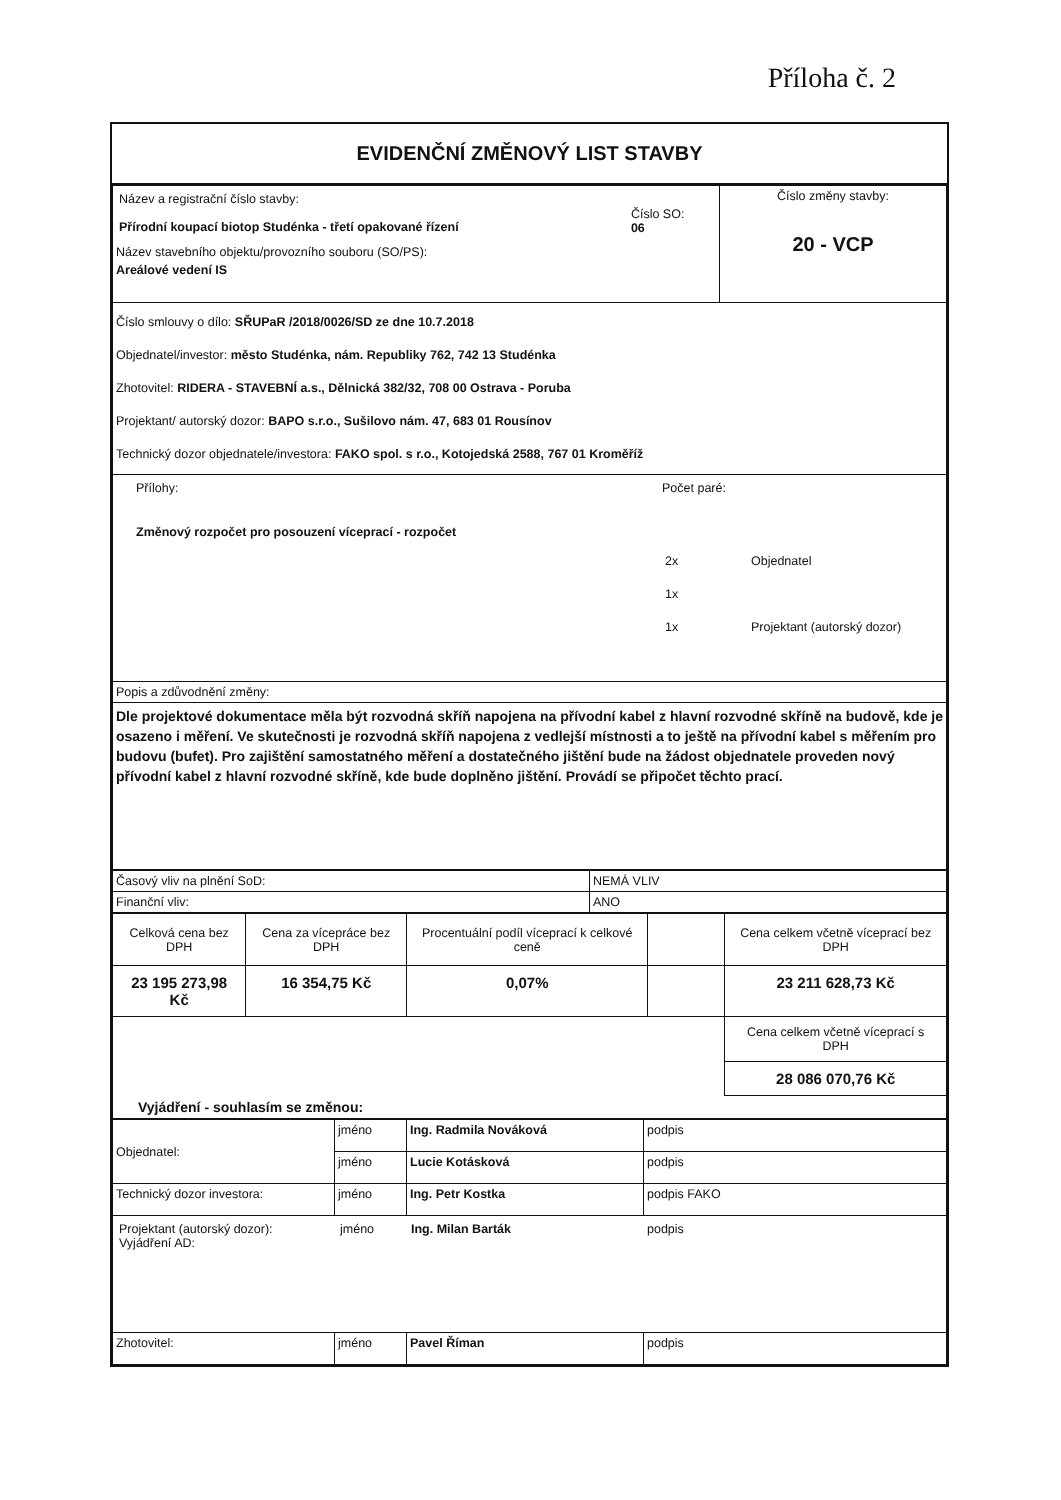Příloha č. 2
EVIDENČNÍ ZMĚNOVÝ LIST STAVBY
| / Název a registrační číslo stavby: Přírodní koupací biotop Studénka - třetí opakované řízení / Číslo SO: 06 / Název stavebního objektu/provozního souboru (SO/PS): Areálové vedení IS | Číslo změny stavby: 20 - VCP |
| Číslo smlouvy o dílo: SŘUPaR /2018/0026/SD ze dne 10.7.2018 Objednatel/investor: město Studénka, nám. Republiky 762, 742 13 Studénka Zhotovitel: RIDERA - STAVEBNÍ a.s., Dělnická 382/32, 708 00 Ostrava - Poruba Projektant/ autorský dozor: BAPO s.r.o., Sušilovo nám. 47, 683 01 Rousínov Technický dozor objednatele/investora: FAKO spol. s r.o., Kotojedská 2588, 767 01 Kroměříž | |
| / Přílohy: Změnový rozpočet pro posouzení víceprací - rozpočet / Počet paré: / 2x / Objednatel / / 1x / / / 1x / Projektant (autorský dozor) / / | |
| Popis a zdůvodnění změny: | |
| Dle projektové dokumentace měla být rozvodná skříň napojena na přívodní kabel z hlavní rozvodné skříně na budově, kde je osazeno i měření. Ve skutečnosti je rozvodná skříň napojena z vedlejší místnosti a to ještě na přívodní kabel s měřením pro budovu (bufet). Pro zajištění samostatného měření a dostatečného jištění bude na žádost objednatele proveden nový přívodní kabel z hlavní rozvodné skříně, kde bude doplněno jištění. Provádí se připočet těchto prací. | |
| Časový vliv na plnění SoD: | NEMÁ VLIV |
| Finanční vliv: | ANO |
| Celková cena bez DPH | Cena za vícepráce bez DPH | Procentuální podíl víceprací k celkové ceně | | Cena celkem včetně víceprací bez DPH |
| 23 195 273,98 Kč | 16 354,75 Kč | 0,07% | | 23 211 628,73 Kč |
| | | | | Cena celkem včetně víceprací s DPH |
| | | | | 28 086 070,76 Kč |
| Vyjádření - souhlasím se změnou: | | | | |
| Objednatel: | jméno | Ing. Radmila Nováková | podpis |
| | jméno | Lucie Kotásková | podpis |
| Technický dozor investora: | jméno | Ing. Petr Kostka | podpis FAKO |
| / Projektant (autorský dozor): Vyjádření AD: / jméno / Ing. Milan Barták / podpis / | | | |
| Zhotovitel: | jméno | Pavel Říman | podpis |